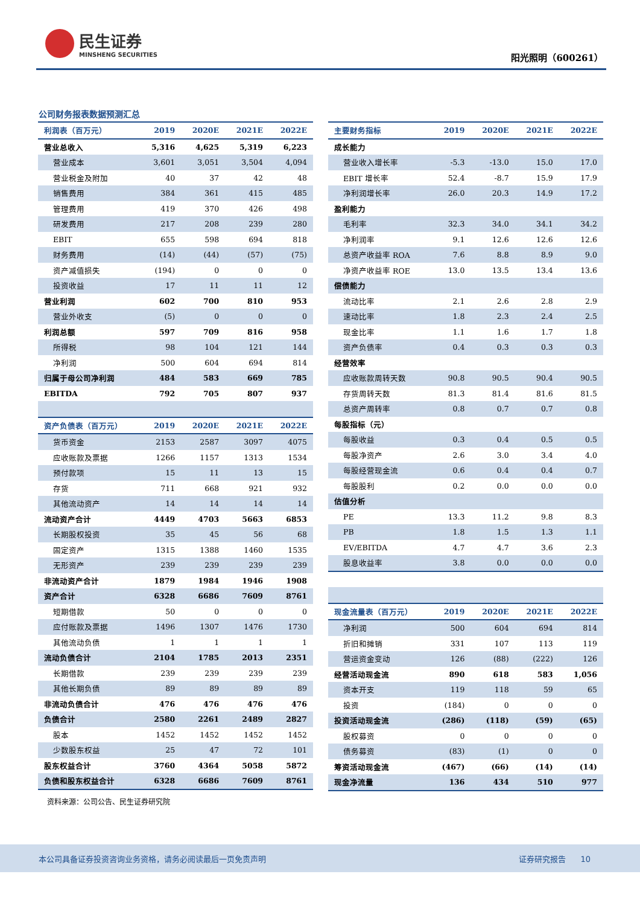民生证券
MINSHENG SECURITIES
阳光照明（600261）
公司财务报表数据预测汇总
| 利润表（百万元） | 2019 | 2020E | 2021E | 2022E |
| --- | --- | --- | --- | --- |
| 营业总收入 | 5,316 | 4,625 | 5,319 | 6,223 |
| 营业成本 | 3,601 | 3,051 | 3,504 | 4,094 |
| 营业税金及附加 | 40 | 37 | 42 | 48 |
| 销售费用 | 384 | 361 | 415 | 485 |
| 管理费用 | 419 | 370 | 426 | 498 |
| 研发费用 | 217 | 208 | 239 | 280 |
| EBIT | 655 | 598 | 694 | 818 |
| 财务费用 | (14) | (44) | (57) | (75) |
| 资产减值损失 | (194) | 0 | 0 | 0 |
| 投资收益 | 17 | 11 | 11 | 12 |
| 营业利润 | 602 | 700 | 810 | 953 |
| 营业外收支 | (5) | 0 | 0 | 0 |
| 利润总额 | 597 | 709 | 816 | 958 |
| 所得税 | 98 | 104 | 121 | 144 |
| 净利润 | 500 | 604 | 694 | 814 |
| 归属于母公司净利润 | 484 | 583 | 669 | 785 |
| EBITDA | 792 | 705 | 807 | 937 |
| 资产负债表（百万元） | 2019 | 2020E | 2021E | 2022E |
| 货币资金 | 2153 | 2587 | 3097 | 4075 |
| 应收账款及票据 | 1266 | 1157 | 1313 | 1534 |
| 预付款项 | 15 | 11 | 13 | 15 |
| 存货 | 711 | 668 | 921 | 932 |
| 其他流动资产 | 14 | 14 | 14 | 14 |
| 流动资产合计 | 4449 | 4703 | 5663 | 6853 |
| 长期股权投资 | 35 | 45 | 56 | 68 |
| 固定资产 | 1315 | 1388 | 1460 | 1535 |
| 无形资产 | 239 | 239 | 239 | 239 |
| 非流动资产合计 | 1879 | 1984 | 1946 | 1908 |
| 资产合计 | 6328 | 6686 | 7609 | 8761 |
| 短期借款 | 50 | 0 | 0 | 0 |
| 应付账款及票据 | 1496 | 1307 | 1476 | 1730 |
| 其他流动负债 | 1 | 1 | 1 | 1 |
| 流动负债合计 | 2104 | 1785 | 2013 | 2351 |
| 长期借款 | 239 | 239 | 239 | 239 |
| 其他长期负债 | 89 | 89 | 89 | 89 |
| 非流动负债合计 | 476 | 476 | 476 | 476 |
| 负债合计 | 2580 | 2261 | 2489 | 2827 |
| 股本 | 1452 | 1452 | 1452 | 1452 |
| 少数股东权益 | 25 | 47 | 72 | 101 |
| 股东权益合计 | 3760 | 4364 | 5058 | 5872 |
| 负债和股东权益合计 | 6328 | 6686 | 7609 | 8761 |
| 主要财务指标 | 2019 | 2020E | 2021E | 2022E |
| --- | --- | --- | --- | --- |
| 成长能力 | | | | |
| 营业收入增长率 | -5.3 | -13.0 | 15.0 | 17.0 |
| EBIT 增长率 | 52.4 | -8.7 | 15.9 | 17.9 |
| 净利润增长率 | 26.0 | 20.3 | 14.9 | 17.2 |
| 盈利能力 | | | | |
| 毛利率 | 32.3 | 34.0 | 34.1 | 34.2 |
| 净利润率 | 9.1 | 12.6 | 12.6 | 12.6 |
| 总资产收益率 ROA | 7.6 | 8.8 | 8.9 | 9.0 |
| 净资产收益率 ROE | 13.0 | 13.5 | 13.4 | 13.6 |
| 偿债能力 | | | | |
| 流动比率 | 2.1 | 2.6 | 2.8 | 2.9 |
| 速动比率 | 1.8 | 2.3 | 2.4 | 2.5 |
| 现金比率 | 1.1 | 1.6 | 1.7 | 1.8 |
| 资产负债率 | 0.4 | 0.3 | 0.3 | 0.3 |
| 经营效率 | | | | |
| 应收账款周转天数 | 90.8 | 90.5 | 90.4 | 90.5 |
| 存货周转天数 | 81.3 | 81.4 | 81.6 | 81.5 |
| 总资产周转率 | 0.8 | 0.7 | 0.7 | 0.8 |
| 每股指标（元） | | | | |
| 每股收益 | 0.3 | 0.4 | 0.5 | 0.5 |
| 每股净资产 | 2.6 | 3.0 | 3.4 | 4.0 |
| 每股经营现金流 | 0.6 | 0.4 | 0.4 | 0.7 |
| 每股股利 | 0.2 | 0.0 | 0.0 | 0.0 |
| 估值分析 | | | | |
| PE | 13.3 | 11.2 | 9.8 | 8.3 |
| PB | 1.8 | 1.5 | 1.3 | 1.1 |
| EV/EBITDA | 4.7 | 4.7 | 3.6 | 2.3 |
| 股息收益率 | 3.8 | 0.0 | 0.0 | 0.0 |
| 现金流量表（百万元） | 2019 | 2020E | 2021E | 2022E |
| 净利润 | 500 | 604 | 694 | 814 |
| 折旧和摊销 | 331 | 107 | 113 | 119 |
| 营运资金变动 | 126 | (88) | (222) | 126 |
| 经营活动现金流 | 890 | 618 | 583 | 1,056 |
| 资本开支 | 119 | 118 | 59 | 65 |
| 投资 | (184) | 0 | 0 | 0 |
| 投资活动现金流 | (286) | (118) | (59) | (65) |
| 股权募资 | 0 | 0 | 0 | 0 |
| 债务募资 | (83) | (1) | 0 | 0 |
| 筹资活动现金流 | (467) | (66) | (14) | (14) |
| 现金净流量 | 136 | 434 | 510 | 977 |
资料来源：公司公告、民生证券研究院
本公司具备证券投资咨询业务资格，请务必阅读最后一页免责声明 证券研究报告 10